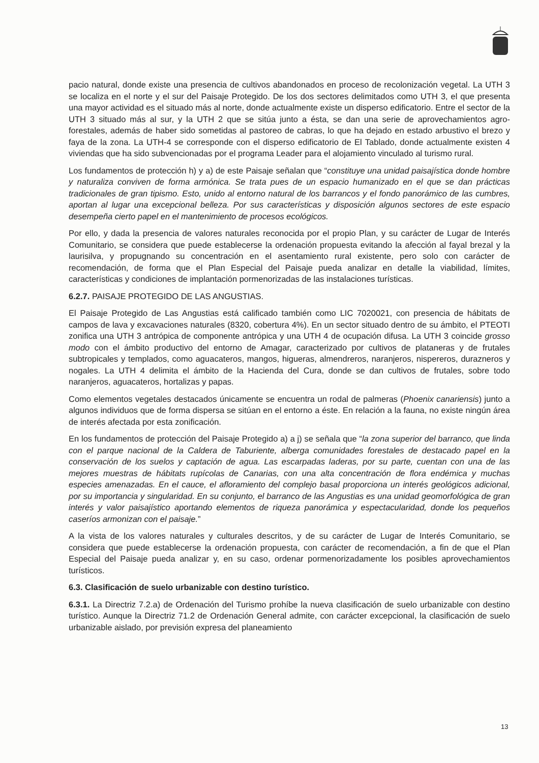pacio natural, donde existe una presencia de cultivos abandonados en proceso de recolonización vegetal. La UTH 3 se localiza en el norte y el sur del Paisaje Protegido. De los dos sectores delimitados como UTH 3, el que presenta una mayor actividad es el situado más al norte, donde actualmente existe un disperso edificatorio. Entre el sector de la UTH 3 situado más al sur, y la UTH 2 que se sitúa junto a ésta, se dan una serie de aprovechamientos agro-forestales, además de haber sido sometidas al pastoreo de cabras, lo que ha dejado en estado arbustivo el brezo y faya de la zona. La UTH-4 se corresponde con el disperso edificatorio de El Tablado, donde actualmente existen 4 viviendas que ha sido subvencionadas por el programa Leader para el alojamiento vinculado al turismo rural.
Los fundamentos de protección h) y a) de este Paisaje señalan que “constituye una unidad paisajística donde hombre y naturaliza conviven de forma armónica. Se trata pues de un espacio humanizado en el que se dan prácticas tradicionales de gran tipismo. Esto, unido al entorno natural de los barrancos y el fondo panorámico de las cumbres, aportan al lugar una excepcional belleza. Por sus características y disposición algunos sectores de este espacio desempeña cierto papel en el mantenimiento de procesos ecológicos.
Por ello, y dada la presencia de valores naturales reconocida por el propio Plan, y su carácter de Lugar de Interés Comunitario, se considera que puede establecerse la ordenación propuesta evitando la afección al fayal brezal y la laurisilva, y propugnando su concentración en el asentamiento rural existente, pero solo con carácter de recomendación, de forma que el Plan Especial del Paisaje pueda analizar en detalle la viabilidad, límites, características y condiciones de implantación pormenorizadas de las instalaciones turísticas.
6.2.7. PAISAJE PROTEGIDO DE LAS ANGUSTIAS.
El Paisaje Protegido de Las Angustias está calificado también como LIC 7020021, con presencia de hábitats de campos de lava y excavaciones naturales (8320, cobertura 4%). En un sector situado dentro de su ámbito, el PTEOTI zonifica una UTH 3 antrópica de componente antrópica y una UTH 4 de ocupación difusa. La UTH 3 coincide grosso modo con el ámbito productivo del entorno de Amagar, caracterizado por cultivos de plataneras y de frutales subtropicales y templados, como aguacateros, mangos, higueras, almendreros, naranjeros, nispereros, durazneros y nogales. La UTH 4 delimita el ámbito de la Hacienda del Cura, donde se dan cultivos de frutales, sobre todo naranjeros, aguacateros, hortalizas y papas.
Como elementos vegetales destacados únicamente se encuentra un rodal de palmeras (Phoenix canariensis) junto a algunos individuos que de forma dispersa se sitúan en el entorno a éste. En relación a la fauna, no existe ningún área de interés afectada por esta zonificación.
En los fundamentos de protección del Paisaje Protegido a) a j) se señala que “la zona superior del barranco, que linda con el parque nacional de la Caldera de Taburiente, alberga comunidades forestales de destacado papel en la conservación de los suelos y captación de agua. Las escarpadas laderas, por su parte, cuentan con una de las mejores muestras de hábitats rupícolas de Canarias, con una alta concentración de flora endémica y muchas especies amenazadas. En el cauce, el afloramiento del complejo basal proporciona un interés geológicos adicional, por su importancia y singularidad. En su conjunto, el barranco de las Angustias es una unidad geomorfológica de gran interés y valor paisajístico aportando elementos de riqueza panorámica y espectacularidad, donde los pequeños caseríos armonizan con el paisaje.”
A la vista de los valores naturales y culturales descritos, y de su carácter de Lugar de Interés Comunitario, se considera que puede establecerse la ordenación propuesta, con carácter de recomendación, a fin de que el Plan Especial del Paisaje pueda analizar y, en su caso, ordenar pormenorizadamente los posibles aprovechamientos turísticos.
6.3. Clasificación de suelo urbanizable con destino turístico.
6.3.1. La Directriz 7.2.a) de Ordenación del Turismo prohíbe la nueva clasificación de suelo urbanizable con destino turístico. Aunque la Directriz 71.2 de Ordenación General admite, con carácter excepcional, la clasificación de suelo urbanizable aislado, por previsión expresa del planeamiento
13